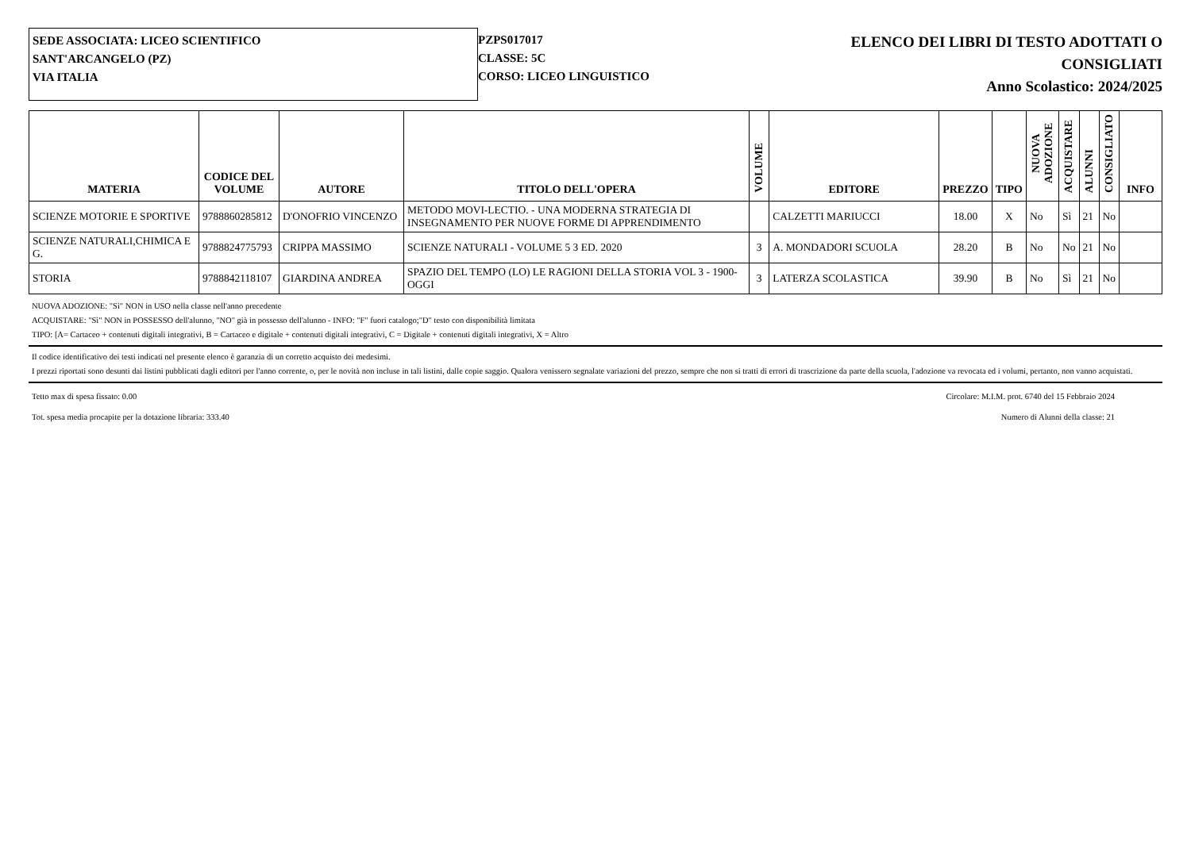SEDE ASSOCIATA: LICEO SCIENTIFICO
SANT'ARCANGELO (PZ)
VIA ITALIA
PZPS017017
CLASSE: 5C
CORSO: LICEO LINGUISTICO
ELENCO DEI LIBRI DI TESTO ADOTTATI O
CONSIGLIATI
Anno Scolastico: 2024/2025
| MATERIA | CODICE DEL VOLUME | AUTORE | TITOLO DELL'OPERA | VOLUME | EDITORE | PREZZO | TIPO | NUOVA ADOZIONE | ACQUISTARE | ALUNNI | CONSIGLIATO | INFO |
| --- | --- | --- | --- | --- | --- | --- | --- | --- | --- | --- | --- | --- |
| SCIENZE MOTORIE E SPORTIVE | 9788860285812 | D'ONOFRIO VINCENZO | METODO MOVI-LECTIO. - UNA MODERNA STRATEGIA DI INSEGNAMENTO PER NUOVE FORME DI APPRENDIMENTO | | CALZETTI MARIUCCI | 18.00 | X | No | Sì | 21 | No | |
| SCIENZE NATURALI,CHIMICA E G. | 9788824775793 | CRIPPA MASSIMO | SCIENZE NATURALI - VOLUME 5 3 ED. 2020 | 3 | A. MONDADORI SCUOLA | 28.20 | B | No | No | 21 | No | |
| STORIA | 9788842118107 | GIARDINA ANDREA | SPAZIO DEL TEMPO (LO) LE RAGIONI DELLA STORIA VOL 3 - 1900-OGGI | 3 | LATERZA SCOLASTICA | 39.90 | B | No | Sì | 21 | No | |
NUOVA ADOZIONE: "Sì" NON in USO nella classe nell'anno precedente
ACQUISTARE: "Sì" NON in POSSESSO dell'alunno, "NO" già in possesso dell'alunno - INFO: "F" fuori catalogo;"D" testo con disponibilità limitata
TIPO: [A= Cartaceo + contenuti digitali integrativi, B = Cartaceo e digitale + contenuti digitali integrativi, C = Digitale + contenuti digitali integrativi, X = Altro
Il codice identificativo dei testi indicati nel presente elenco è garanzia di un corretto acquisto dei medesimi.
I prezzi riportati sono desunti dai listini pubblicati dagli editori per l'anno corrente, o, per le novità non incluse in tali listini, dalle copie saggio. Qualora venissero segnalate variazioni del prezzo, sempre che non si tratti di errori di trascrizione da parte della scuola, l'adozione va revocata ed i volumi, pertanto, non vanno acquistati.
Tetto max di spesa fissato: 0.00 Circolare: M.I.M. prot. 6740 del 15 Febbraio 2024
Tot. spesa media procapite per la dotazione libraria: 333.40 Numero di Alunni della classe: 21